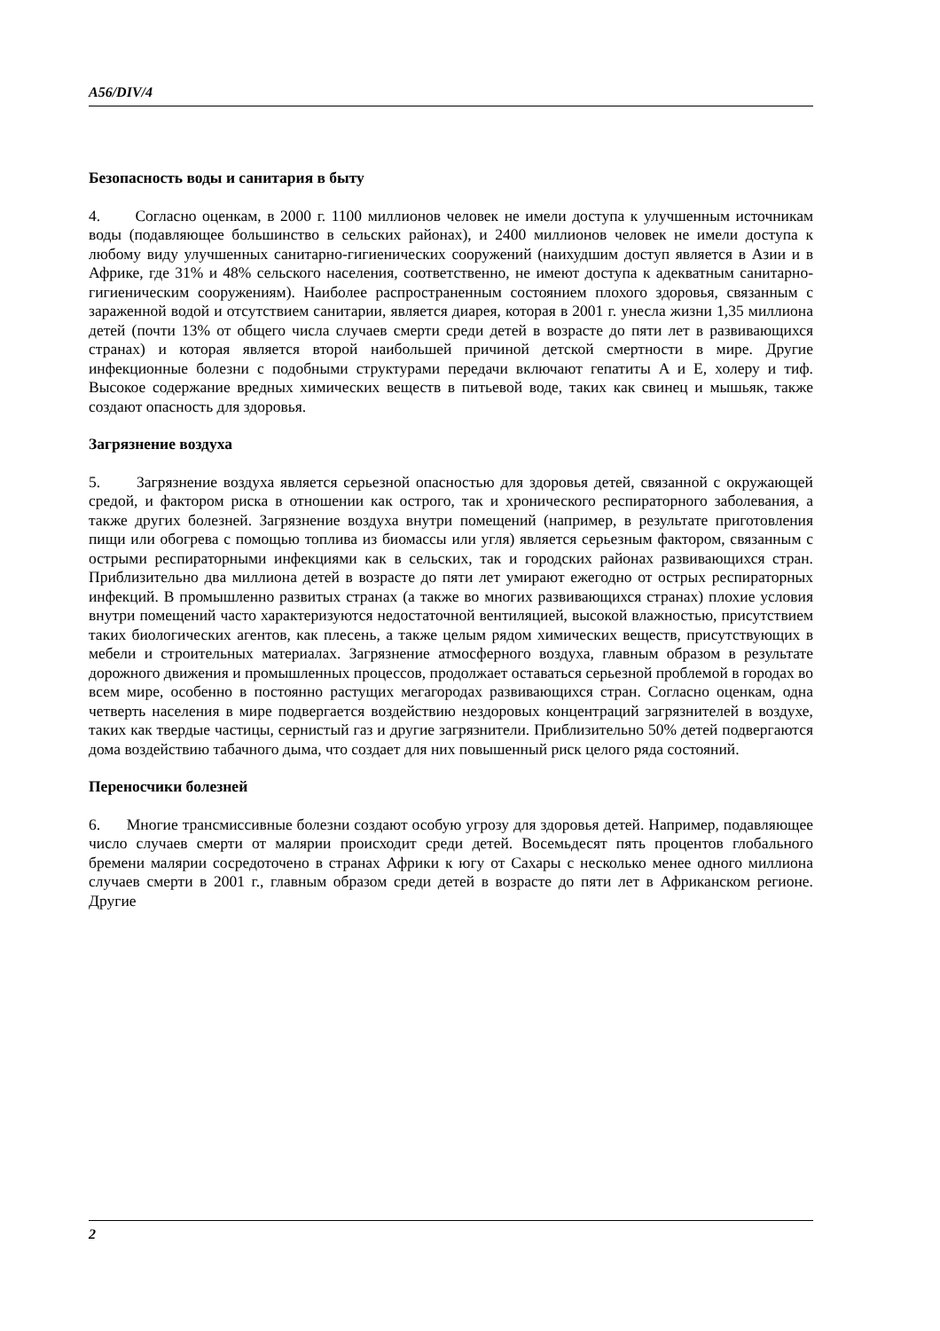A56/DIV/4
Безопасность воды и санитария в быту
4. Согласно оценкам, в 2000 г. 1100 миллионов человек не имели доступа к улучшенным источникам воды (подавляющее большинство в сельских районах), и 2400 миллионов человек не имели доступа к любому виду улучшенных санитарно-гигиенических сооружений (наихудшим доступ является в Азии и в Африке, где 31% и 48% сельского населения, соответственно, не имеют доступа к адекватным санитарно-гигиеническим сооружениям). Наиболее распространенным состоянием плохого здоровья, связанным с зараженной водой и отсутствием санитарии, является диарея, которая в 2001 г. унесла жизни 1,35 миллиона детей (почти 13% от общего числа случаев смерти среди детей в возрасте до пяти лет в развивающихся странах) и которая является второй наибольшей причиной детской смертности в мире. Другие инфекционные болезни с подобными структурами передачи включают гепатиты A и E, холеру и тиф. Высокое содержание вредных химических веществ в питьевой воде, таких как свинец и мышьяк, также создают опасность для здоровья.
Загрязнение воздуха
5. Загрязнение воздуха является серьезной опасностью для здоровья детей, связанной с окружающей средой, и фактором риска в отношении как острого, так и хронического респираторного заболевания, а также других болезней. Загрязнение воздуха внутри помещений (например, в результате приготовления пищи или обогрева с помощью топлива из биомассы или угля) является серьезным фактором, связанным с острыми респираторными инфекциями как в сельских, так и городских районах развивающихся стран. Приблизительно два миллиона детей в возрасте до пяти лет умирают ежегодно от острых респираторных инфекций. В промышленно развитых странах (а также во многих развивающихся странах) плохие условия внутри помещений часто характеризуются недостаточной вентиляцией, высокой влажностью, присутствием таких биологических агентов, как плесень, а также целым рядом химических веществ, присутствующих в мебели и строительных материалах. Загрязнение атмосферного воздуха, главным образом в результате дорожного движения и промышленных процессов, продолжает оставаться серьезной проблемой в городах во всем мире, особенно в постоянно растущих мегагородах развивающихся стран. Согласно оценкам, одна четверть населения в мире подвергается воздействию нездоровых концентраций загрязнителей в воздухе, таких как твердые частицы, сернистый газ и другие загрязнители. Приблизительно 50% детей подвергаются дома воздействию табачного дыма, что создает для них повышенный риск целого ряда состояний.
Переносчики болезней
6. Многие трансмиссивные болезни создают особую угрозу для здоровья детей. Например, подавляющее число случаев смерти от малярии происходит среди детей. Восемьдесят пять процентов глобального бремени малярии сосредоточено в странах Африки к югу от Сахары с несколько менее одного миллиона случаев смерти в 2001 г., главным образом среди детей в возрасте до пяти лет в Африканском регионе. Другие
2